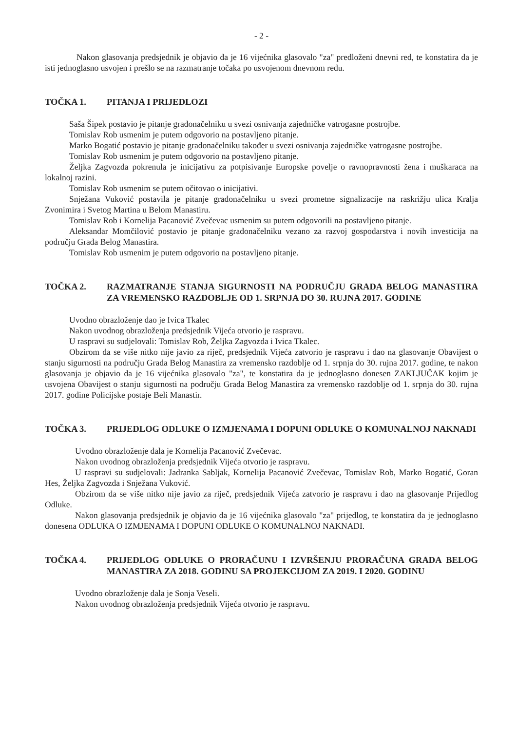- 2 -
Nakon glasovanja predsjednik je objavio da je 16 vijećnika glasovalo "za" predloženi dnevni red, te konstatira da je isti jednoglasno usvojen i prešlo se na razmatranje točaka po usvojenom dnevnom redu.
TOČKA 1. PITANJA I PRIJEDLOZI
Saša Šipek postavio je pitanje gradonačelniku u svezi osnivanja zajedničke vatrogasne postrojbe.
Tomislav Rob usmenim je putem odgovorio na postavljeno pitanje.
Marko Bogatić postavio je pitanje gradonačelniku također u svezi osnivanja zajedničke vatrogasne postrojbe.
Tomislav Rob usmenim je putem odgovorio na postavljeno pitanje.
Željka Zagvozda pokrenula je inicijativu za potpisivanje Europske povelje o ravnopravnosti žena i muškaraca na lokalnoj razini.
Tomislav Rob usmenim se putem očitovao o inicijativi.
Snježana Vuković postavila je pitanje gradonačelniku u svezi prometne signalizacije na raskrižju ulica Kralja Zvonimira i Svetog Martina u Belom Manastiru.
Tomislav Rob i Kornelija Pacanović Zvečevac usmenim su putem odgovorili na postavljeno pitanje.
Aleksandar Momčilović postavio je pitanje gradonačelniku vezano za razvoj gospodarstva i novih investicija na području Grada Belog Manastira.
Tomislav Rob usmenim je putem odgovorio na postavljeno pitanje.
TOČKA 2. RAZMATRANJE STANJA SIGURNOSTI NA PODRUČJU GRADA BELOG MANASTIRA ZA VREMENSKO RAZDOBLJE OD 1. SRPNJA DO 30. RUJNA 2017. GODINE
Uvodno obrazloženje dao je Ivica Tkalec
Nakon uvodnog obrazloženja predsjednik Vijeća otvorio je raspravu.
U raspravi su sudjelovali: Tomislav Rob, Željka Zagvozda i Ivica Tkalec.
Obzirom da se više nitko nije javio za riječ, predsjednik Vijeća zatvorio je raspravu i dao na glasovanje Obavijest o stanju sigurnosti na području Grada Belog Manastira za vremensko razdoblje od 1. srpnja do 30. rujna 2017. godine, te nakon glasovanja je objavio da je 16 vijećnika glasovalo "za", te konstatira da je jednoglasno donesen ZAKLJUČAK kojim je usvojena Obavijest o stanju sigurnosti na području Grada Belog Manastira za vremensko razdoblje od 1. srpnja do 30. rujna 2017. godine Policijske postaje Beli Manastir.
TOČKA 3. PRIJEDLOG ODLUKE O IZMJENAMA I DOPUNI ODLUKE O KOMUNALNOJ NAKNADI
Uvodno obrazloženje dala je Kornelija Pacanović Zvečevac.
Nakon uvodnog obrazloženja predsjednik Vijeća otvorio je raspravu.
U raspravi su sudjelovali: Jadranka Sabljak, Kornelija Pacanović Zvečevac, Tomislav Rob, Marko Bogatić, Goran Hes, Željka Zagvozda i Snježana Vuković.
Obzirom da se više nitko nije javio za riječ, predsjednik Vijeća zatvorio je raspravu i dao na glasovanje Prijedlog Odluke.
Nakon glasovanja predsjednik je objavio da je 16 vijećnika glasovalo "za" prijedlog, te konstatira da je jednoglasno donesena ODLUKA O IZMJENAMA I DOPUNI ODLUKE O KOMUNALNOJ NAKNADI.
TOČKA 4. PRIJEDLOG ODLUKE O PRORAČUNU I IZVRŠENJU PRORAČUNA GRADA BELOG MANASTIRA ZA 2018. GODINU SA PROJEKCIJOM ZA 2019. I 2020. GODINU
Uvodno obrazloženje dala je Sonja Veseli.
Nakon uvodnog obrazloženja predsjednik Vijeća otvorio je raspravu.